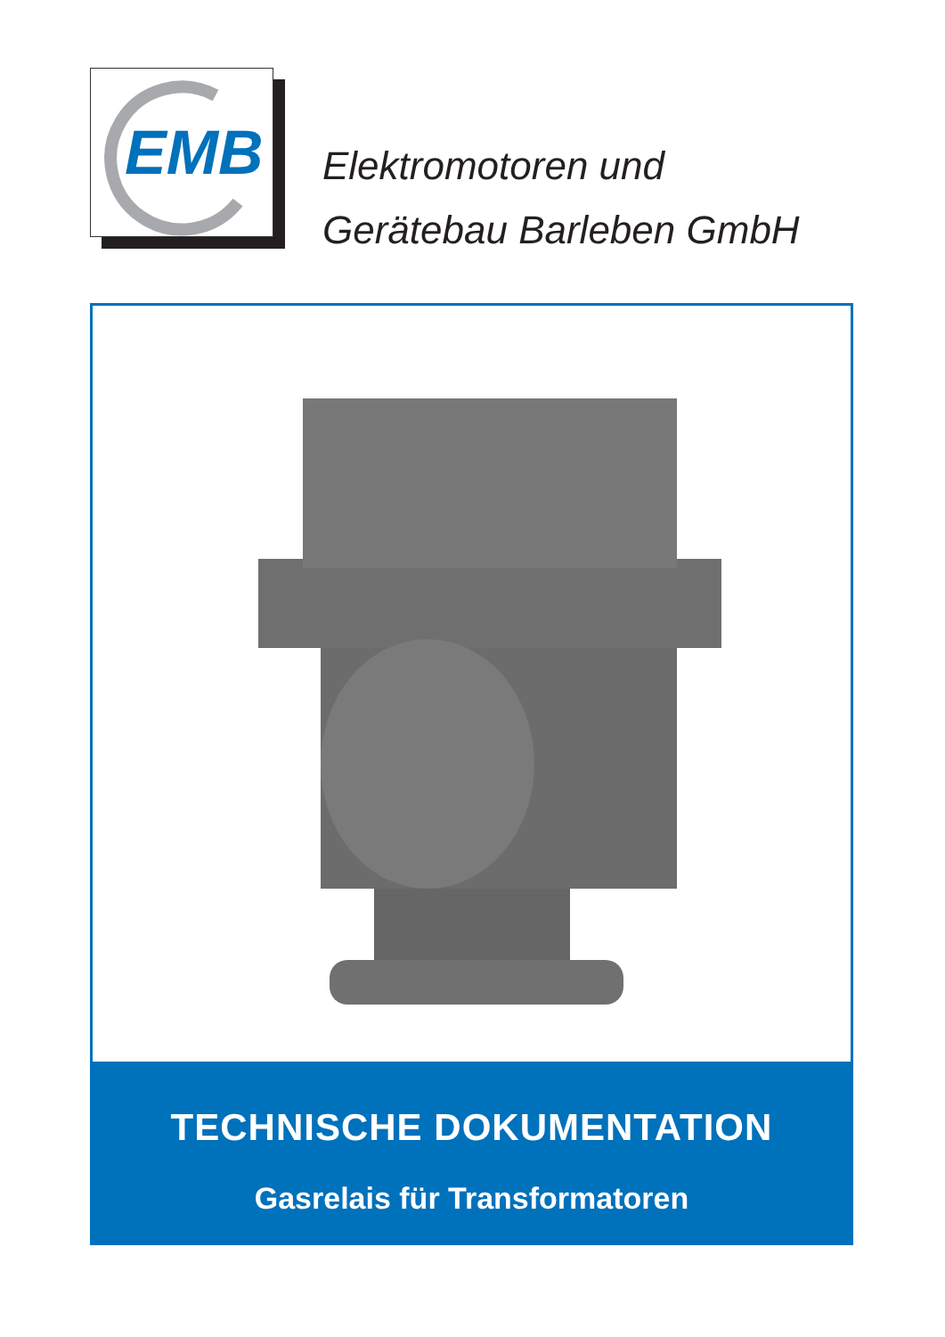EMB
Elektromotoren und
Gerätebau Barleben GmbH
TECHNISCHE DOKUMENTATION
Gasrelais für Transformatoren